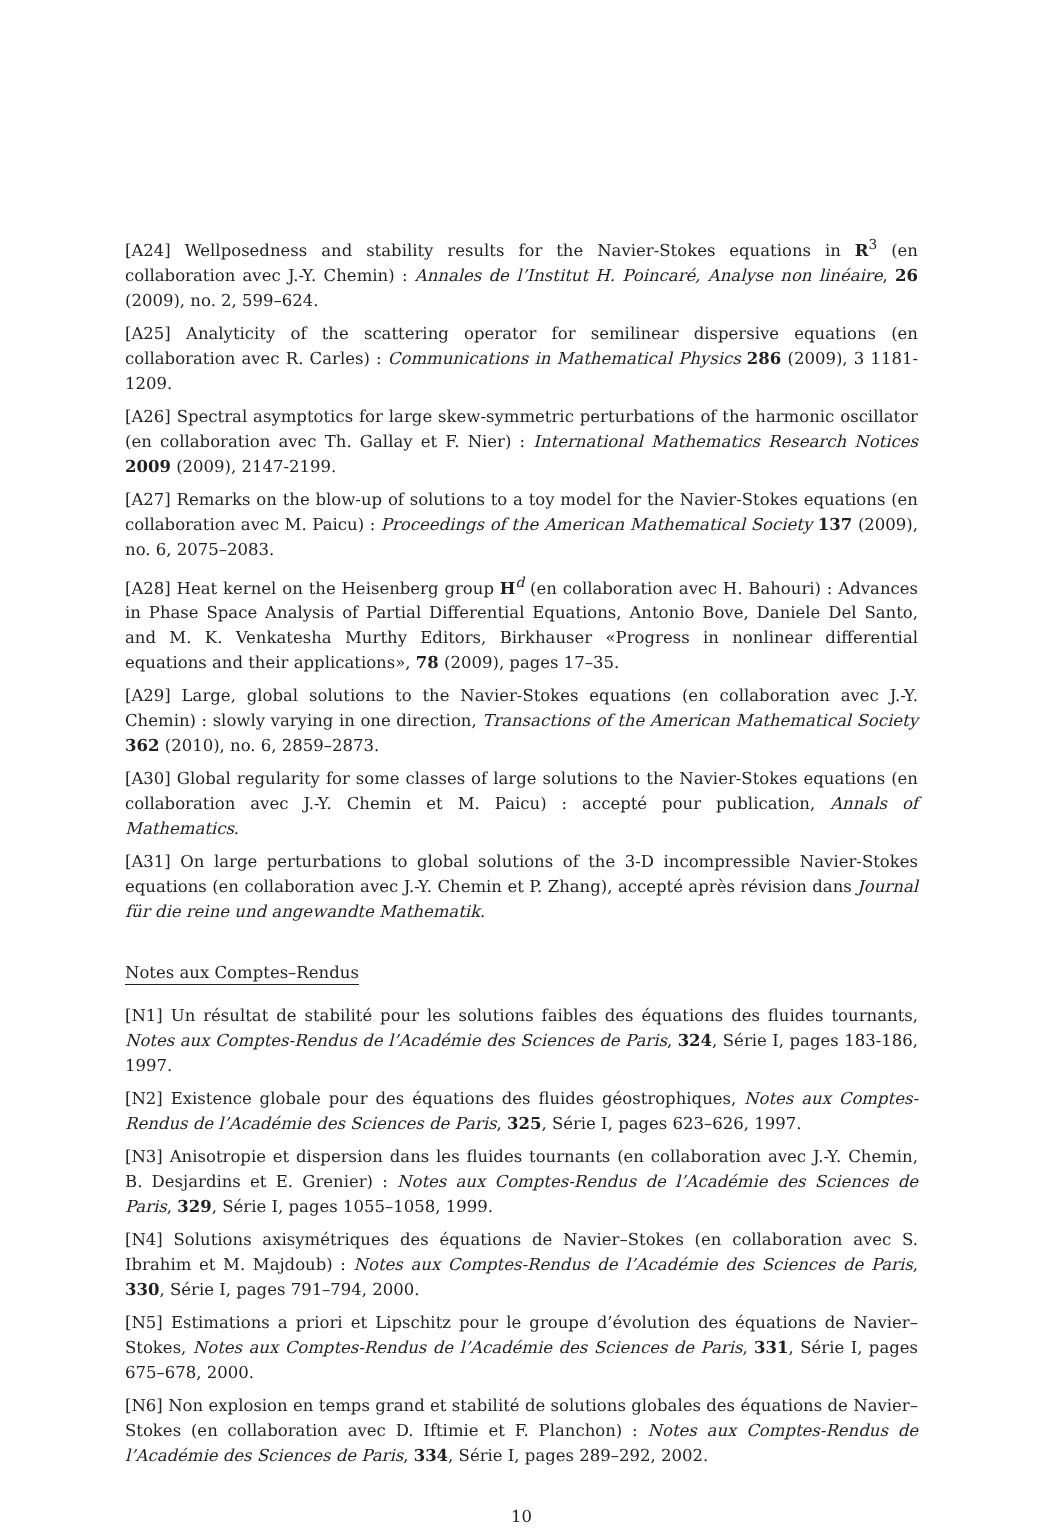[A24] Wellposedness and stability results for the Navier-Stokes equations in R<sup>3</sup> (en collaboration avec J.-Y. Chemin) : Annales de l’Institut H. Poincaré, Analyse non linéaire, 26 (2009), no. 2, 599–624.
[A25] Analyticity of the scattering operator for semilinear dispersive equations (en collaboration avec R. Carles) : Communications in Mathematical Physics 286 (2009), 3 1181-1209.
[A26] Spectral asymptotics for large skew-symmetric perturbations of the harmonic oscillator (en collaboration avec Th. Gallay et F. Nier) : International Mathematics Research Notices 2009 (2009), 2147-2199.
[A27] Remarks on the blow-up of solutions to a toy model for the Navier-Stokes equations (en collaboration avec M. Paicu) : Proceedings of the American Mathematical Society 137 (2009), no. 6, 2075–2083.
[A28] Heat kernel on the Heisenberg group H<sup>d</sup> (en collaboration avec H. Bahouri) : Advances in Phase Space Analysis of Partial Differential Equations, Antonio Bove, Daniele Del Santo, and M. K. Venkatesha Murthy Editors, Birkhauser «Progress in nonlinear differential equations and their applications», 78 (2009), pages 17–35.
[A29] Large, global solutions to the Navier-Stokes equations (en collaboration avec J.-Y. Chemin) : slowly varying in one direction, Transactions of the American Mathematical Society 362 (2010), no. 6, 2859–2873.
[A30] Global regularity for some classes of large solutions to the Navier-Stokes equations (en collaboration avec J.-Y. Chemin et M. Paicu) : accepté pour publication, Annals of Mathematics.
[A31] On large perturbations to global solutions of the 3-D incompressible Navier-Stokes equations (en collaboration avec J.-Y. Chemin et P. Zhang), accepté après révision dans Journal für die reine und angewandte Mathematik.
Notes aux Comptes–Rendus
[N1] Un résultat de stabilité pour les solutions faibles des équations des fluides tournants, Notes aux Comptes-Rendus de l’Académie des Sciences de Paris, 324, Série I, pages 183-186, 1997.
[N2] Existence globale pour des équations des fluides géostrophiques, Notes aux Comptes-Rendus de l’Académie des Sciences de Paris, 325, Série I, pages 623–626, 1997.
[N3] Anisotropie et dispersion dans les fluides tournants (en collaboration avec J.-Y. Chemin, B. Desjardins et E. Grenier) : Notes aux Comptes-Rendus de l’Académie des Sciences de Paris, 329, Série I, pages 1055–1058, 1999.
[N4] Solutions axisymétriques des équations de Navier–Stokes (en collaboration avec S. Ibrahim et M. Majdoub) : Notes aux Comptes-Rendus de l’Académie des Sciences de Paris, 330, Série I, pages 791–794, 2000.
[N5] Estimations a priori et Lipschitz pour le groupe d’évolution des équations de Navier–Stokes, Notes aux Comptes-Rendus de l’Académie des Sciences de Paris, 331, Série I, pages 675–678, 2000.
[N6] Non explosion en temps grand et stabilité de solutions globales des équations de Navier–Stokes (en collaboration avec D. Iftimie et F. Planchon) : Notes aux Comptes-Rendus de l’Académie des Sciences de Paris, 334, Série I, pages 289–292, 2002.
10